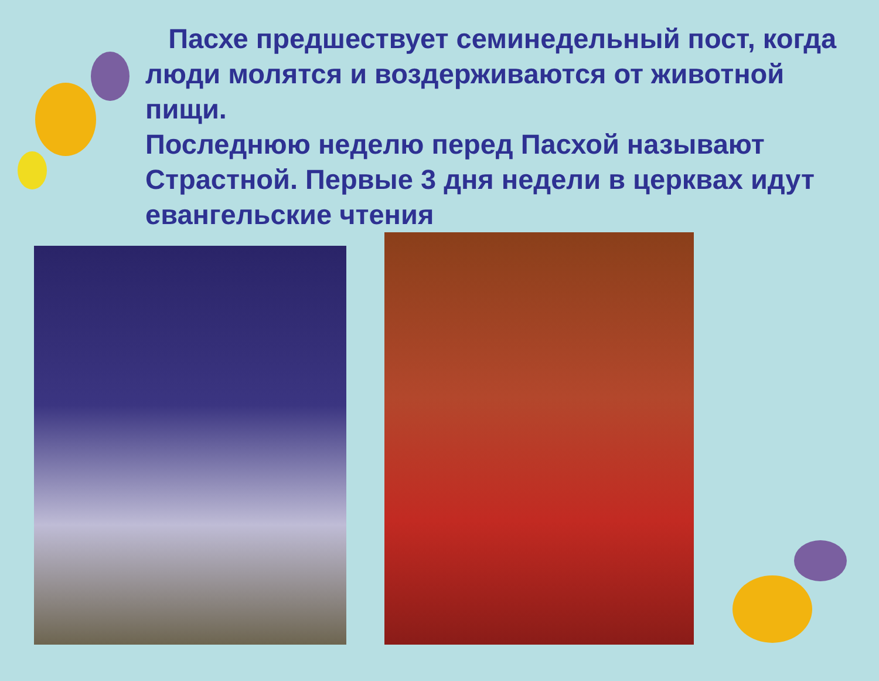Пасхе предшествует семинедельный пост, когда люди молятся и воздерживаются от животной пищи.
Последнюю неделю перед Пасхой называют Страстной. Первые 3 дня недели в церквах идут евангельские чтения